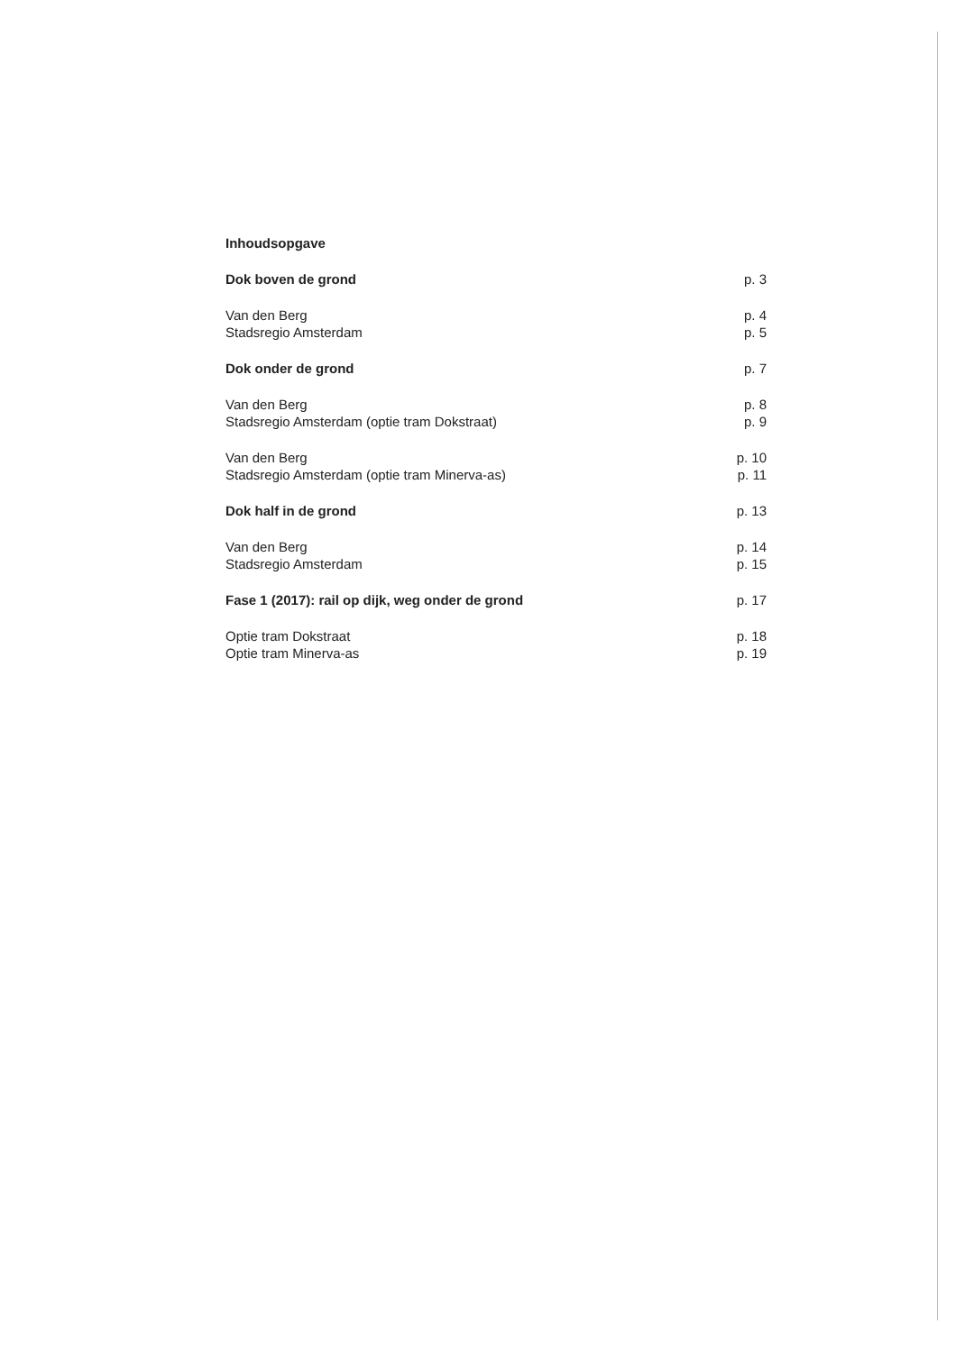| Inhoudsopgave | |
| Dok boven de grond | p. 3 |
| Van den Berg | p. 4 |
| Stadsregio Amsterdam | p. 5 |
| Dok onder de grond | p. 7 |
| Van den Berg | p. 8 |
| Stadsregio Amsterdam (optie tram Dokstraat) | p. 9 |
| Van den Berg | p. 10 |
| Stadsregio Amsterdam (optie tram Minerva-as) | p. 11 |
| Dok half in de grond | p. 13 |
| Van den Berg | p. 14 |
| Stadsregio Amsterdam | p. 15 |
| Fase 1 (2017): rail op dijk, weg onder de grond | p. 17 |
| Optie tram Dokstraat | p. 18 |
| Optie tram Minerva-as | p. 19 |